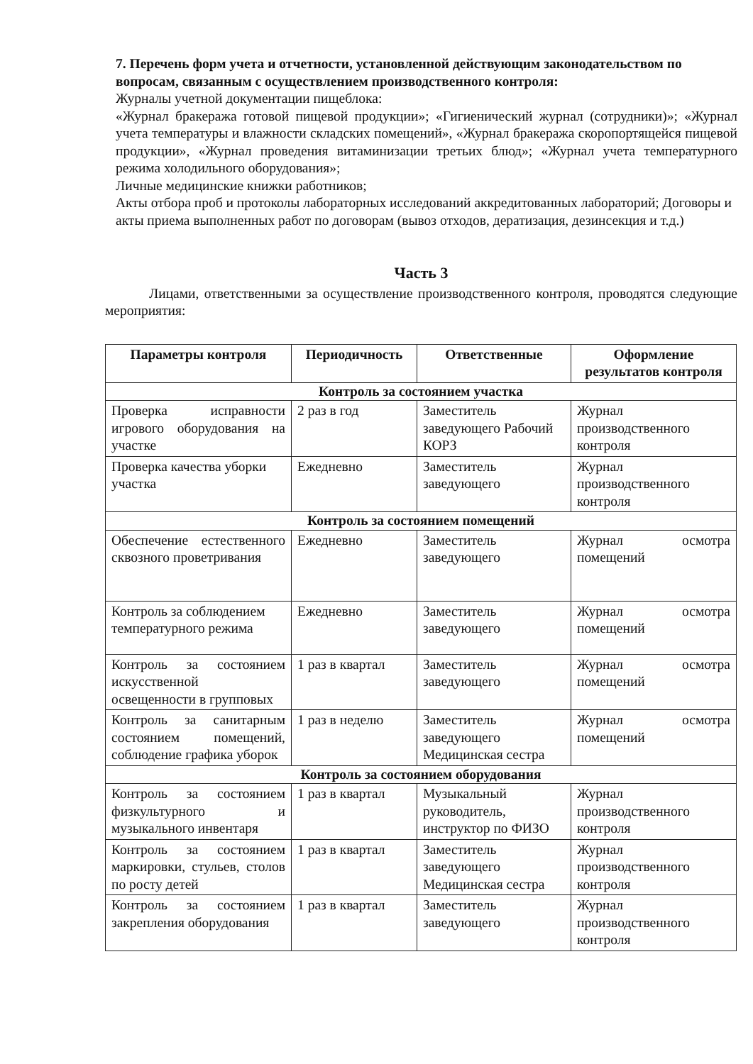7. Перечень форм учета и отчетности, установленной действующим законодательством по вопросам, связанным с осуществлением производственного контроля:
Журналы учетной документации пищеблока:
«Журнал бракеража готовой пищевой продукции»; «Гигиенический журнал (сотрудники)»; «Журнал учета температуры и влажности складских помещений», «Журнал бракеража скоропортящейся пищевой продукции», «Журнал проведения витаминизации третьих блюд»; «Журнал учета температурного режима холодильного оборудования»;
Личные медицинские книжки работников;
Акты отбора проб и протоколы лабораторных исследований аккредитованных лабораторий; Договоры и акты приема выполненных работ по договорам (вывоз отходов, дератизация, дезинсекция и т.д.)
Часть 3
Лицами, ответственными за осуществление производственного контроля, проводятся следующие мероприятия:
| Параметры контроля | Периодичность | Ответственные | Оформление результатов контроля |
| --- | --- | --- | --- |
| Контроль за состоянием участка | | | |
| Проверка исправности игрового оборудования на участке | 2 раз в год | Заместитель заведующего Рабочий КОРЗ | Журнал производственного контроля |
| Проверка качества уборки участка | Ежедневно | Заместитель заведующего | Журнал производственного контроля |
| Контроль за состоянием помещений | | | |
| Обеспечение естественного сквозного проветривания | Ежедневно | Заместитель заведующего | Журнал осмотра помещений |
| Контроль за соблюдением температурного режима | Ежедневно | Заместитель заведующего | Журнал осмотра помещений |
| Контроль за состоянием искусственной освещенности в групповых | 1 раз в квартал | Заместитель заведующего | Журнал осмотра помещений |
| Контроль за санитарным состоянием помещений, соблюдение графика уборок | 1 раз в неделю | Заместитель заведующего Медицинская сестра | Журнал осмотра помещений |
| Контроль за состоянием оборудования | | | |
| Контроль за состоянием физкультурного и музыкального инвентаря | 1 раз в квартал | Музыкальный руководитель, инструктор по ФИЗО | Журнал производственного контроля |
| Контроль за состоянием маркировки, стульев, столов по росту детей | 1 раз в квартал | Заместитель заведующего Медицинская сестра | Журнал производственного контроля |
| Контроль за состоянием закрепления оборудования | 1 раз в квартал | Заместитель заведующего | Журнал производственного контроля |